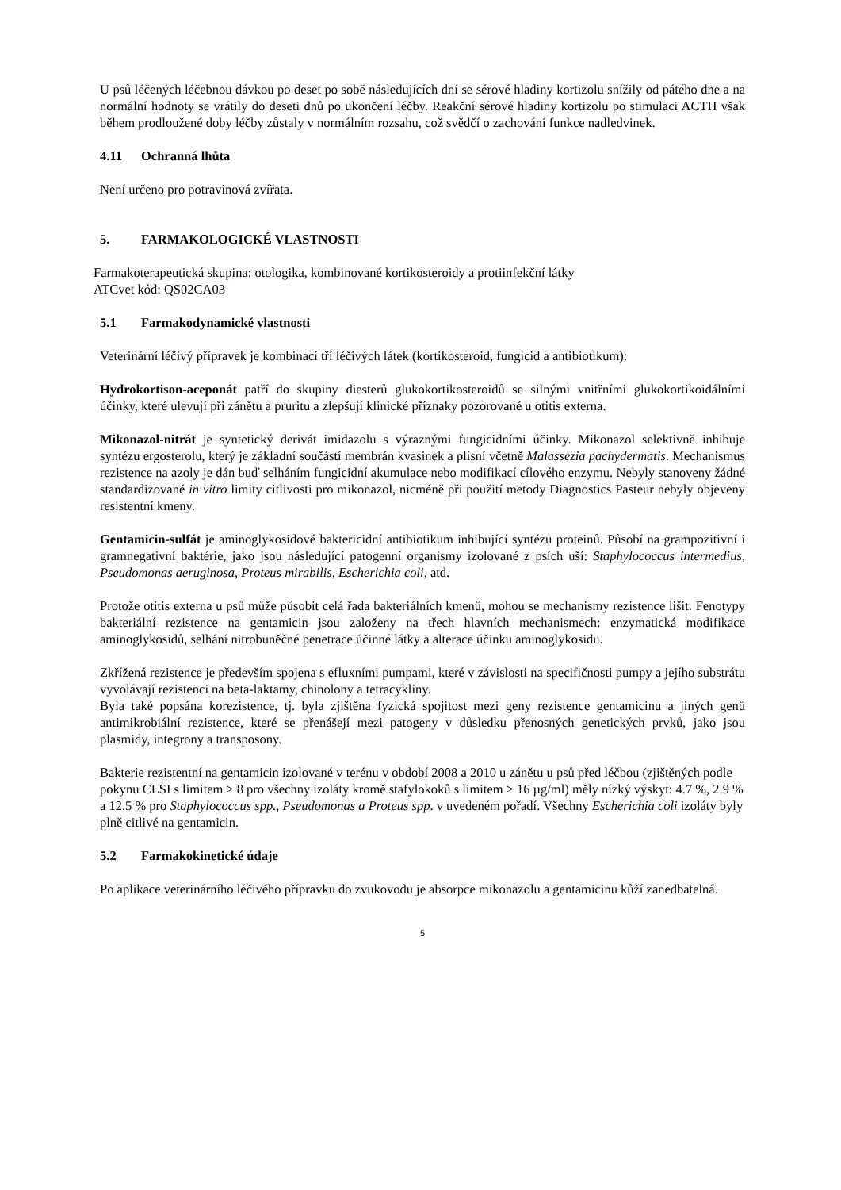U psů léčených léčebnou dávkou po deset po sobě následujících dní se sérové hladiny kortizolu snížily od pátého dne a na normální hodnoty se vrátily do deseti dnů po ukončení léčby. Reakční sérové hladiny kortizolu po stimulaci ACTH však během prodloužené doby léčby zůstaly v normálním rozsahu, což svědčí o zachování funkce nadledvinek.
4.11 Ochranná lhůta
Není určeno pro potravinová zvířata.
5. FARMAKOLOGICKÉ VLASTNOSTI
Farmakoterapeutická skupina: otologika, kombinované kortikosteroidy a protiinfekční látky
ATCvet kód: QS02CA03
5.1 Farmakodynamické vlastnosti
Veterinární léčivý přípravek je kombinací tří léčivých látek (kortikosteroid, fungicid a antibiotikum):
Hydrokortison-aceponát patří do skupiny diesterů glukokortikosteroidů se silnými vnitřními glukokortikoidálními účinky, které ulevují při zánětu a pruritu a zlepšují klinické příznaky pozorované u otitis externa.
Mikonazol-nitrát je syntetický derivát imidazolu s výraznými fungicidními účinky. Mikonazol selektivně inhibuje syntézu ergosterolu, který je základní součástí membrán kvasinek a plísní včetně Malassezia pachydermatis. Mechanismus rezistence na azoly je dán buď selháním fungicidní akumulace nebo modifikací cílového enzymu. Nebyly stanoveny žádné standardizované in vitro limity citlivosti pro mikonazol, nicméně při použití metody Diagnostics Pasteur nebyly objeveny resistentní kmeny.
Gentamicin-sulfát je aminoglykosidové baktericidní antibiotikum inhibující syntézu proteinů. Působí na grampozitivní i gramnegativní baktérie, jako jsou následující patogenní organismy izolované z psích uší: Staphylococcus intermedius, Pseudomonas aeruginosa, Proteus mirabilis, Escherichia coli, atd.
Protože otitis externa u psů může působit celá řada bakteriálních kmenů, mohou se mechanismy rezistence lišit. Fenotypy bakteriální rezistence na gentamicin jsou založeny na třech hlavních mechanismech: enzymatická modifikace aminoglykosidů, selhání nitrobuněčné penetrace účinné látky a alterace účinku aminoglykosidu.
Zkřížená rezistence je především spojena s efluxními pumpami, které v závislosti na specifičnosti pumpy a jejího substrátu vyvolávají rezistenci na beta-laktamy, chinolony a tetracykliny.
Byla také popsána korezistence, tj. byla zjištěna fyzická spojitost mezi geny rezistence gentamicinu a jiných genů antimikrobiální rezistence, které se přenášejí mezi patogeny v důsledku přenosných genetických prvků, jako jsou plasmidy, integrony a transposony.
Bakterie rezistentní na gentamicin izolované v terénu v období 2008 a 2010 u zánětu u psů před léčbou (zjištěných podle pokynu CLSI s limitem ≥ 8 pro všechny izoláty kromě stafylokoků s limitem ≥ 16 µg/ml) měly nízký výskyt: 4.7 %, 2.9 % a 12.5 % pro Staphylococcus spp., Pseudomonas a Proteus spp. v uvedeném pořadí. Všechny Escherichia coli izoláty byly plně citlivé na gentamicin.
5.2 Farmakokinetické údaje
Po aplikace veterinárního léčivého přípravku do zvukovodu je absorpce mikonazolu a gentamicinu kůží zanedbatelná.
5